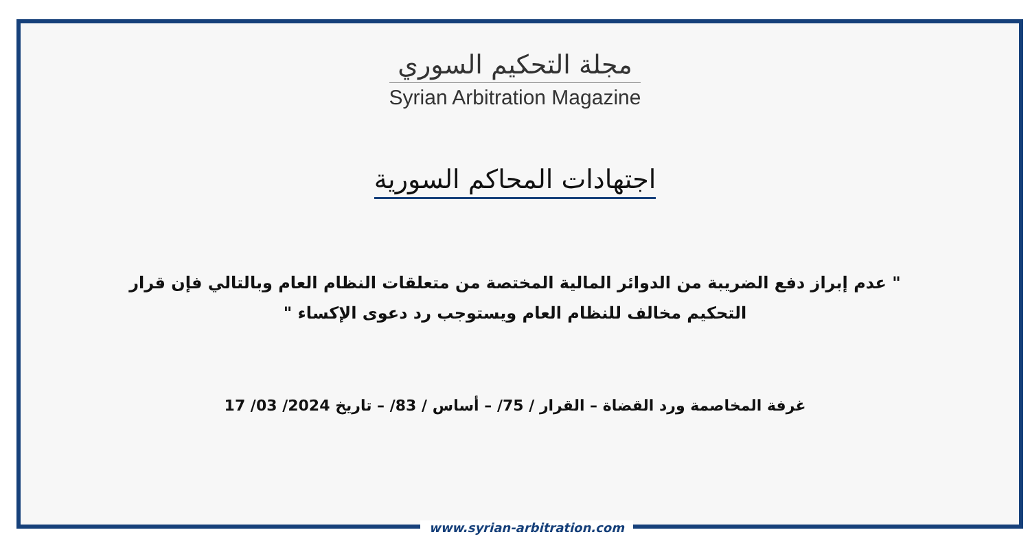مجلة التحكيم السوري
Syrian Arbitration Magazine
اجتهادات المحاكم السورية
" عدم إبراز دفع الضريبة من الدوائر المالية المختصة من متعلقات النظام العام وبالتالي فإن قرار التحكيم مخالف للنظام العام ويستوجب رد دعوى الإكساء "
غرفة المخاصمة ورد القضاة – القرار / 75/ – أساس / 83/ – تاريخ 2024/ 03/ 17
www.syrian-arbitration.com